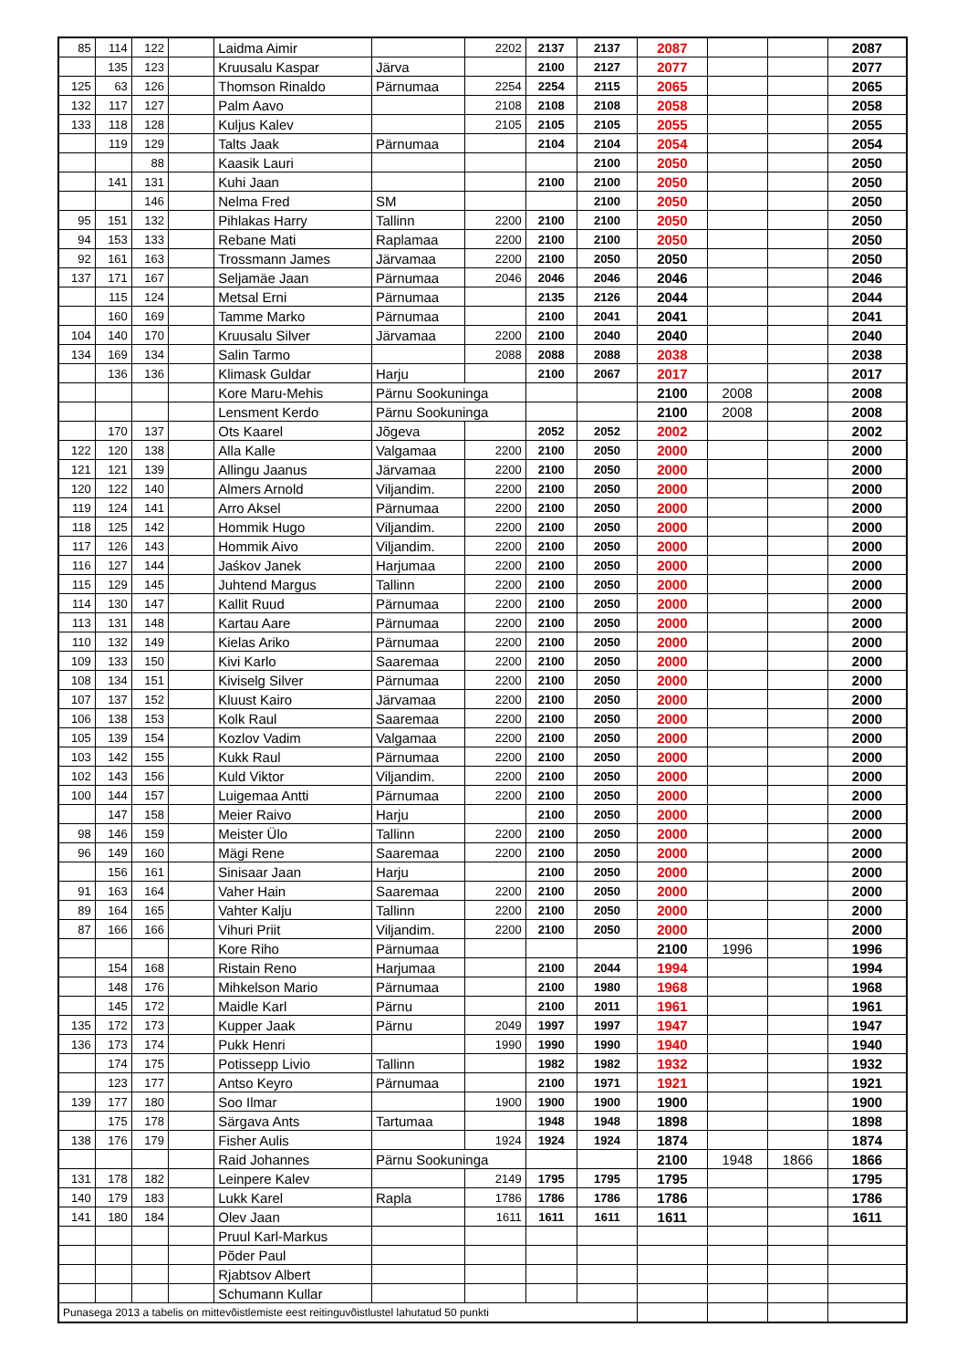| 85 | 114 | 122 | | Laidma Aimir | | 2202 | 2137 | 2137 | 2087 | | | 2087 |
| | 135 | 123 | | Kruusalu Kaspar | Järva | | 2100 | 2127 | 2077 | | | 2077 |
| 125 | 63 | 126 | | Thomson Rinaldo | Pärnumaa | 2254 | 2254 | 2115 | 2065 | | | 2065 |
| 132 | 117 | 127 | | Palm Aavo | | 2108 | 2108 | 2108 | 2058 | | | 2058 |
| 133 | 118 | 128 | | Kuljus Kalev | | 2105 | 2105 | 2105 | 2055 | | | 2055 |
| | 119 | 129 | | Talts Jaak | Pärnumaa | | 2104 | 2104 | 2054 | | | 2054 |
| | | 88 | | Kaasik Lauri | | | | 2100 | 2050 | | | 2050 |
| | 141 | 131 | | Kuhi Jaan | | | 2100 | 2100 | 2050 | | | 2050 |
| | | 146 | | Nelma Fred | SM | | | 2100 | 2050 | | | 2050 |
| 95 | 151 | 132 | | Pihlakas Harry | Tallinn | 2200 | 2100 | 2100 | 2050 | | | 2050 |
| 94 | 153 | 133 | | Rebane Mati | Raplamaa | 2200 | 2100 | 2100 | 2050 | | | 2050 |
| 92 | 161 | 163 | | Trossmann James | Järvamaa | 2200 | 2100 | 2050 | 2050 | | | 2050 |
| 137 | 171 | 167 | | Seljamäe Jaan | Pärnumaa | 2046 | 2046 | 2046 | 2046 | | | 2046 |
| | 115 | 124 | | Metsal Erni | Pärnumaa | | 2135 | 2126 | 2044 | | | 2044 |
| | 160 | 169 | | Tamme Marko | Pärnumaa | | 2100 | 2041 | 2041 | | | 2041 |
| 104 | 140 | 170 | | Kruusalu Silver | Järvamaa | 2200 | 2100 | 2040 | 2040 | | | 2040 |
| 134 | 169 | 134 | | Salin Tarmo | | 2088 | 2088 | 2088 | 2038 | | | 2038 |
| | 136 | 136 | | Klimask Guldar | Harju | | 2100 | 2067 | 2017 | | | 2017 |
| | | | | Kore Maru-Mehis | Pärnu Sookuninga | | | | 2100 | 2008 | | 2008 |
| | | | | Lensment Kerdo | Pärnu Sookuninga | | | | 2100 | 2008 | | 2008 |
| | 170 | 137 | | Ots Kaarel | Jõgeva | | 2052 | 2052 | 2002 | | | 2002 |
| 122 | 120 | 138 | | Alla Kalle | Valgamaa | 2200 | 2100 | 2050 | 2000 | | | 2000 |
| 121 | 121 | 139 | | Allingu Jaanus | Järvamaa | 2200 | 2100 | 2050 | 2000 | | | 2000 |
| 120 | 122 | 140 | | Almers Arnold | Viljandim. | 2200 | 2100 | 2050 | 2000 | | | 2000 |
| 119 | 124 | 141 | | Arro Aksel | Pärnumaa | 2200 | 2100 | 2050 | 2000 | | | 2000 |
| 118 | 125 | 142 | | Hommik Hugo | Viljandim. | 2200 | 2100 | 2050 | 2000 | | | 2000 |
| 117 | 126 | 143 | | Hommik Aivo | Viljandim. | 2200 | 2100 | 2050 | 2000 | | | 2000 |
| 116 | 127 | 144 | | Jaśkov Janek | Harjumaa | 2200 | 2100 | 2050 | 2000 | | | 2000 |
| 115 | 129 | 145 | | Juhtend Margus | Tallinn | 2200 | 2100 | 2050 | 2000 | | | 2000 |
| 114 | 130 | 147 | | Kallit Ruud | Pärnumaa | 2200 | 2100 | 2050 | 2000 | | | 2000 |
| 113 | 131 | 148 | | Kartau Aare | Pärnumaa | 2200 | 2100 | 2050 | 2000 | | | 2000 |
| 110 | 132 | 149 | | Kielas Ariko | Pärnumaa | 2200 | 2100 | 2050 | 2000 | | | 2000 |
| 109 | 133 | 150 | | Kivi Karlo | Saaremaa | 2200 | 2100 | 2050 | 2000 | | | 2000 |
| 108 | 134 | 151 | | Kiviselg Silver | Pärnumaa | 2200 | 2100 | 2050 | 2000 | | | 2000 |
| 107 | 137 | 152 | | Kluust Kairo | Järvamaa | 2200 | 2100 | 2050 | 2000 | | | 2000 |
| 106 | 138 | 153 | | Kolk Raul | Saaremaa | 2200 | 2100 | 2050 | 2000 | | | 2000 |
| 105 | 139 | 154 | | Kozlov Vadim | Valgamaa | 2200 | 2100 | 2050 | 2000 | | | 2000 |
| 103 | 142 | 155 | | Kukk Raul | Pärnumaa | 2200 | 2100 | 2050 | 2000 | | | 2000 |
| 102 | 143 | 156 | | Kuld Viktor | Viljandim. | 2200 | 2100 | 2050 | 2000 | | | 2000 |
| 100 | 144 | 157 | | Luigemaa Antti | Pärnumaa | 2200 | 2100 | 2050 | 2000 | | | 2000 |
| | 147 | 158 | | Meier Raivo | Harju | | 2100 | 2050 | 2000 | | | 2000 |
| 98 | 146 | 159 | | Meister Ülo | Tallinn | 2200 | 2100 | 2050 | 2000 | | | 2000 |
| 96 | 149 | 160 | | Mägi Rene | Saaremaa | 2200 | 2100 | 2050 | 2000 | | | 2000 |
| | 156 | 161 | | Sinisaar Jaan | Harju | | 2100 | 2050 | 2000 | | | 2000 |
| 91 | 163 | 164 | | Vaher Hain | Saaremaa | 2200 | 2100 | 2050 | 2000 | | | 2000 |
| 89 | 164 | 165 | | Vahter Kalju | Tallinn | 2200 | 2100 | 2050 | 2000 | | | 2000 |
| 87 | 166 | 166 | | Vihuri Priit | Viljandim. | 2200 | 2100 | 2050 | 2000 | | | 2000 |
| | | | | Kore Riho | Pärnumaa | | | | 2100 | 1996 | | 1996 |
| | 154 | 168 | | Ristain Reno | Harjumaa | | 2100 | 2044 | 1994 | | | 1994 |
| | 148 | 176 | | Mihkelson Mario | Pärnumaa | | 2100 | 1980 | 1968 | | | 1968 |
| | 145 | 172 | | Maidle Karl | Pärnu | | 2100 | 2011 | 1961 | | | 1961 |
| 135 | 172 | 173 | | Kupper Jaak | Pärnu | 2049 | 1997 | 1997 | 1947 | | | 1947 |
| 136 | 173 | 174 | | Pukk Henri | | 1990 | 1990 | 1990 | 1940 | | | 1940 |
| | 174 | 175 | | Potissepp Livio | Tallinn | | 1982 | 1982 | 1932 | | | 1932 |
| | 123 | 177 | | Antso Keyro | Pärnumaa | | 2100 | 1971 | 1921 | | | 1921 |
| 139 | 177 | 180 | | Soo Ilmar | | 1900 | 1900 | 1900 | 1900 | | | 1900 |
| | 175 | 178 | | Särgava Ants | Tartumaa | | 1948 | 1948 | 1898 | | | 1898 |
| 138 | 176 | 179 | | Fisher Aulis | | 1924 | 1924 | 1924 | 1874 | | | 1874 |
| | | | | Raid Johannes | Pärnu Sookuninga | | | | 2100 | 1948 | 1866 | 1866 |
| 131 | 178 | 182 | | Leinpere Kalev | | 2149 | 1795 | 1795 | 1795 | | | 1795 |
| 140 | 179 | 183 | | Lukk Karel | Rapla | 1786 | 1786 | 1786 | 1786 | | | 1786 |
| 141 | 180 | 184 | | Olev Jaan | | 1611 | 1611 | 1611 | 1611 | | | 1611 |
| | | | | Pruul Karl-Markus | | | | | | | | |
| | | | | Põder Paul | | | | | | | | |
| | | | | Rjabtsov Albert | | | | | | | | |
| | | | | Schumann Kullar | | | | | | | | |
| Punasega 2013 a tabelis on mittevõistlemiste eest reitinguvõistlustel lahutatud 50 punkti | | | | | | | | | | | | |